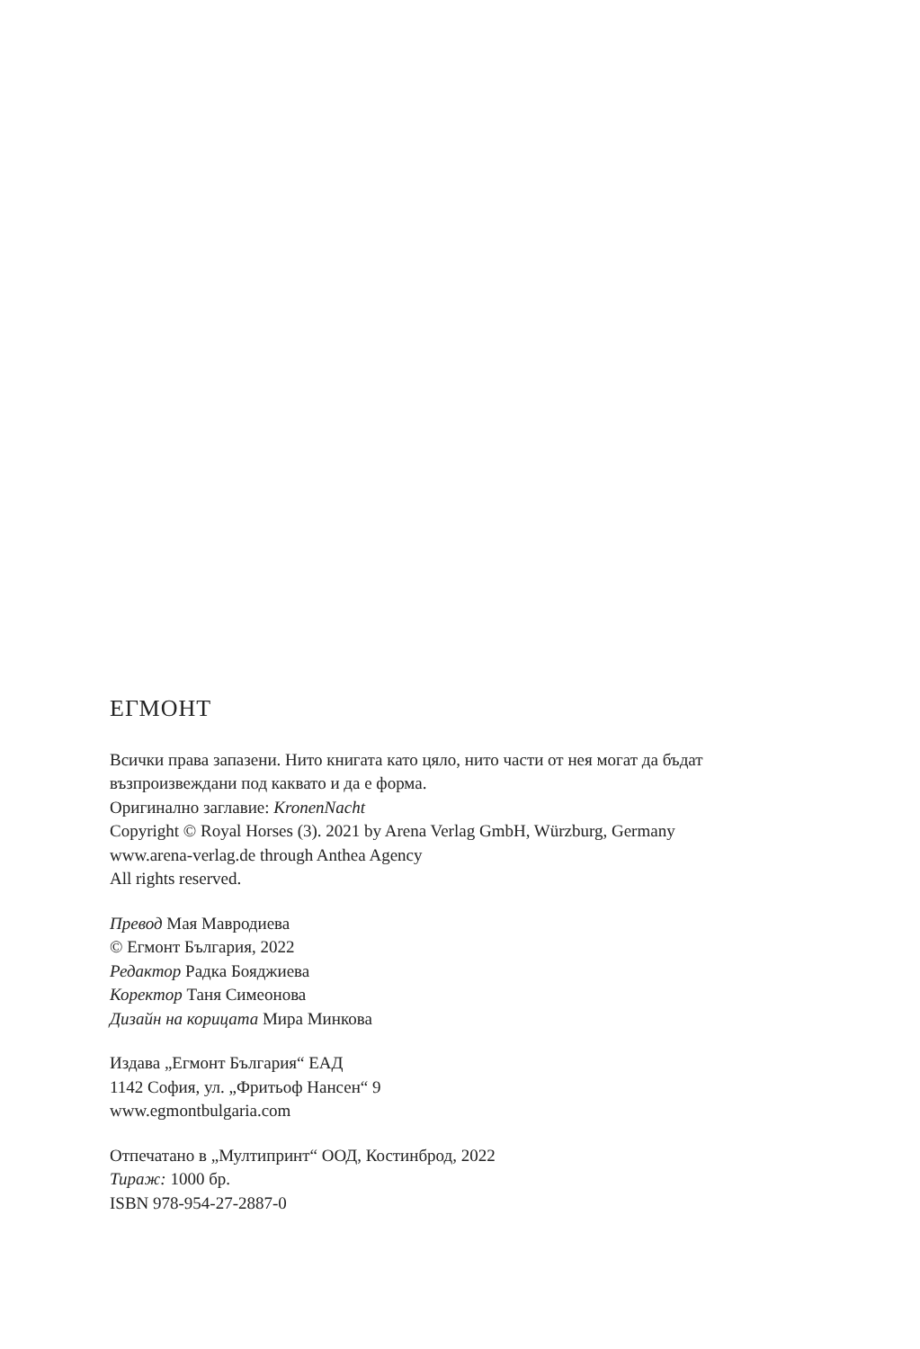ЕГМОНТ
Всички права запазени. Нито книгата като цяло, нито части от нея могат да бъдат възпроизвеждани под каквато и да е форма.
Оригинално заглавие: KronenNacht
Copyright © Royal Horses (3). 2021 by Arena Verlag GmbH, Würzburg, Germany
www.arena-verlag.de through Anthea Agency
All rights reserved.
Превод Мая Мавродиева
© Егмонт България, 2022
Редактор Радка Бояджиева
Коректор Таня Симеонова
Дизайн на корицата Мира Минкова
Издава „Егмонт България“ ЕАД
1142 София, ул. „Фритьоф Нансен“ 9
www.egmontbulgaria.com
Отпечатано в „Мултипринт“ ООД, Костинброд, 2022
Тираж: 1000 бр.
ISBN 978-954-27-2887-0